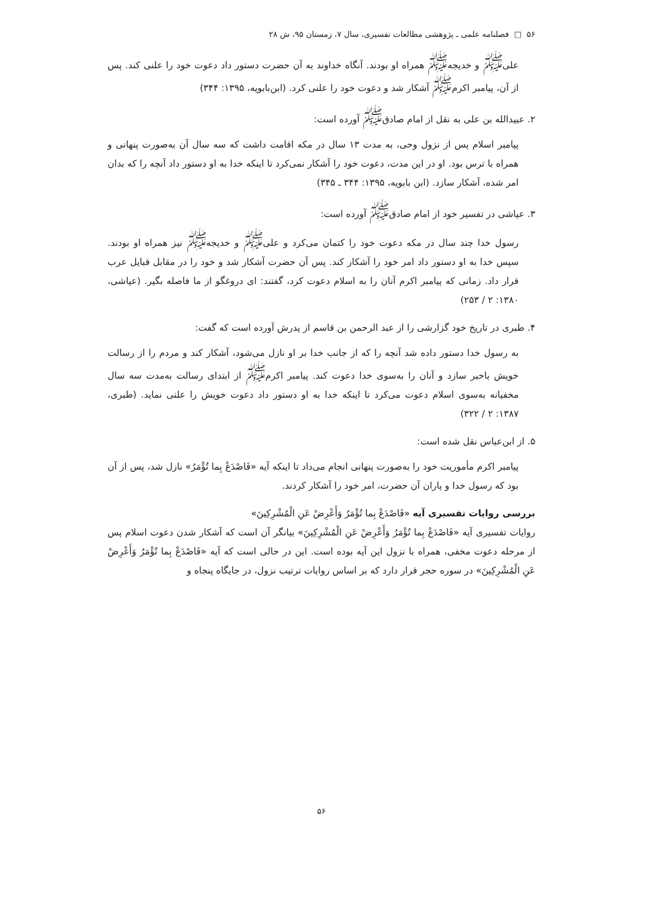۵۶ □ فصلنامه علمی ـ پژوهشی مطالعات تفسیری، سال ۷، زمستان ۹۵، ش ۲۸
علی<sup>ﷺ</sup> و خدیجه<sup>ﷺ</sup> همراه او بودند. آنگاه خداوند به آن حضرت دستور داد دعوت خود را علنی کند. پس از آن، پیامبر اکرم<sup>ﷺ</sup> آشکار شد و دعوت خود را علنی کرد. (ابن‌بابویه، ۱۳۹۵: ۳۴۴)
۲. عبیدالله بن علی به نقل از امام صادق<sup>ﷺ</sup> آورده است:
پیامبر اسلام پس از نزول وحی، به مدت ۱۳ سال در مکه اقامت داشت که سه سال آن به‌صورت پنهانی و همراه با ترس بود. او در این مدت، دعوت خود را آشکار نمی‌کرد تا اینکه خدا به او دستور داد آنچه را که بدان امر شده، آشکار سازد. (ابن بابویه، ۱۳۹۵: ۳۴۴ ـ ۳۴۵)
۳. عیاشی در تفسیر خود از امام صادق<sup>ﷺ</sup> آورده است:
رسول خدا چند سال در مکه دعوت خود را کتمان می‌کرد و علی<sup>ﷺ</sup> و خدیجه<sup>ﷺ</sup> نیز همراه او بودند. سپس خدا به او دستور داد امر خود را آشکار کند. پس آن حضرت آشکار شد و خود را در مقابل قبایل عرب قرار داد. زمانی که پیامبر اکرم آنان را به اسلام دعوت کرد، گفتند: ای دروغگو از ما فاصله بگیر. (عیاشی، ۱۳۸۰: ۲ / ۲۵۳)
۴. طبری در تاریخ خود گزارشی را از عبد الرحمن بن قاسم از پدرش آورده است که گفت:
به رسول خدا دستور داده شد آنچه را که از جانب خدا بر او نازل می‌شود، آشکار کند و مردم را از رسالت خویش باخبر سازد و آنان را به‌سوی خدا دعوت کند. پیامبر اکرم<sup>ﷺ</sup> از ابتدای رسالت به‌مدت سه سال مخفیانه به‌سوی اسلام دعوت می‌کرد تا اینکه خدا به او دستور داد دعوت خویش را علنی نماید. (طبری، ۱۳۸۷: ۲ / ۳۲۲)
۵. از ابن‌عباس نقل شده است:
پیامبر اکرم مأموریت خود را به‌صورت پنهانی انجام می‌داد تا اینکه آیه «فَاصْدَعْ بِما تُؤْمَرُ» نازل شد، پس از آن بود که رسول خدا و یاران آن حضرت، امر خود را آشکار کردند.
بررسی روایات تفسیری آیه «فَاصْدَعْ بِما تُؤْمَرُ وَأَعْرِضْ عَنِ الْمُشْرِکِینَ»
روایات تفسیری آیه «فَاصْدَعْ بِما تُؤْمَرُ وَأَعْرِضْ عَنِ الْمُشْرِکِینَ» بیانگر آن است که آشکار شدن دعوت اسلام پس از مرحله دعوت مخفی، همراه با نزول این آیه بوده است. این در حالی است که آیه «فَاصْدَعْ بِما تُؤْمَرُ وَأَعْرِضْ عَنِ الْمُشْرِکِینَ» در سوره حجر قرار دارد که بر اساس روایات ترتیب نزول، در جایگاه پنجاه و
۵۶